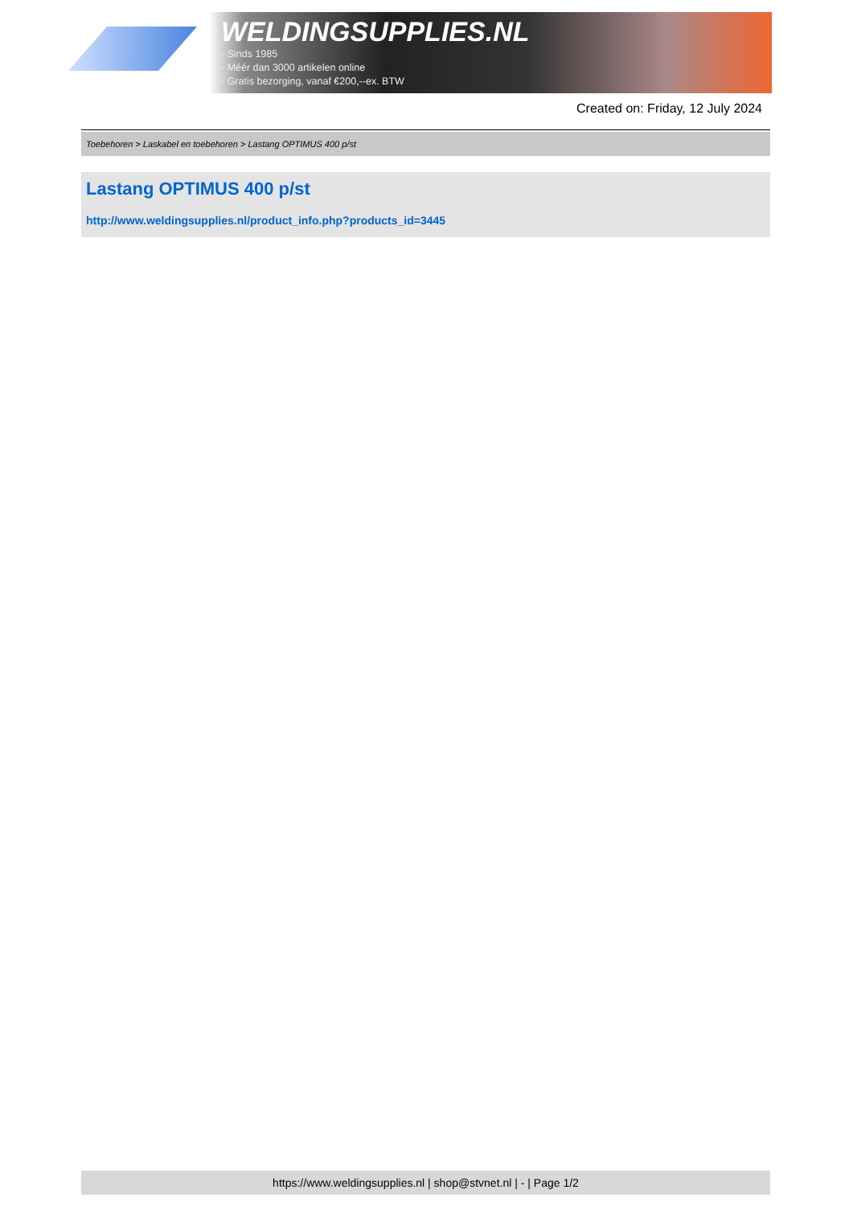WELDINGSUPPLIES.NL
- Sinds 1985
- Méér dan 3000 artikelen online
- Gratis bezorging, vanaf €200,--ex. BTW
Created on: Friday, 12 July 2024
Toebehoren > Laskabel en toebehoren > Lastang OPTIMUS 400 p/st
Lastang OPTIMUS 400 p/st
http://www.weldingsupplies.nl/product_info.php?products_id=3445
https://www.weldingsupplies.nl | shop@stvnet.nl | - | Page 1/2